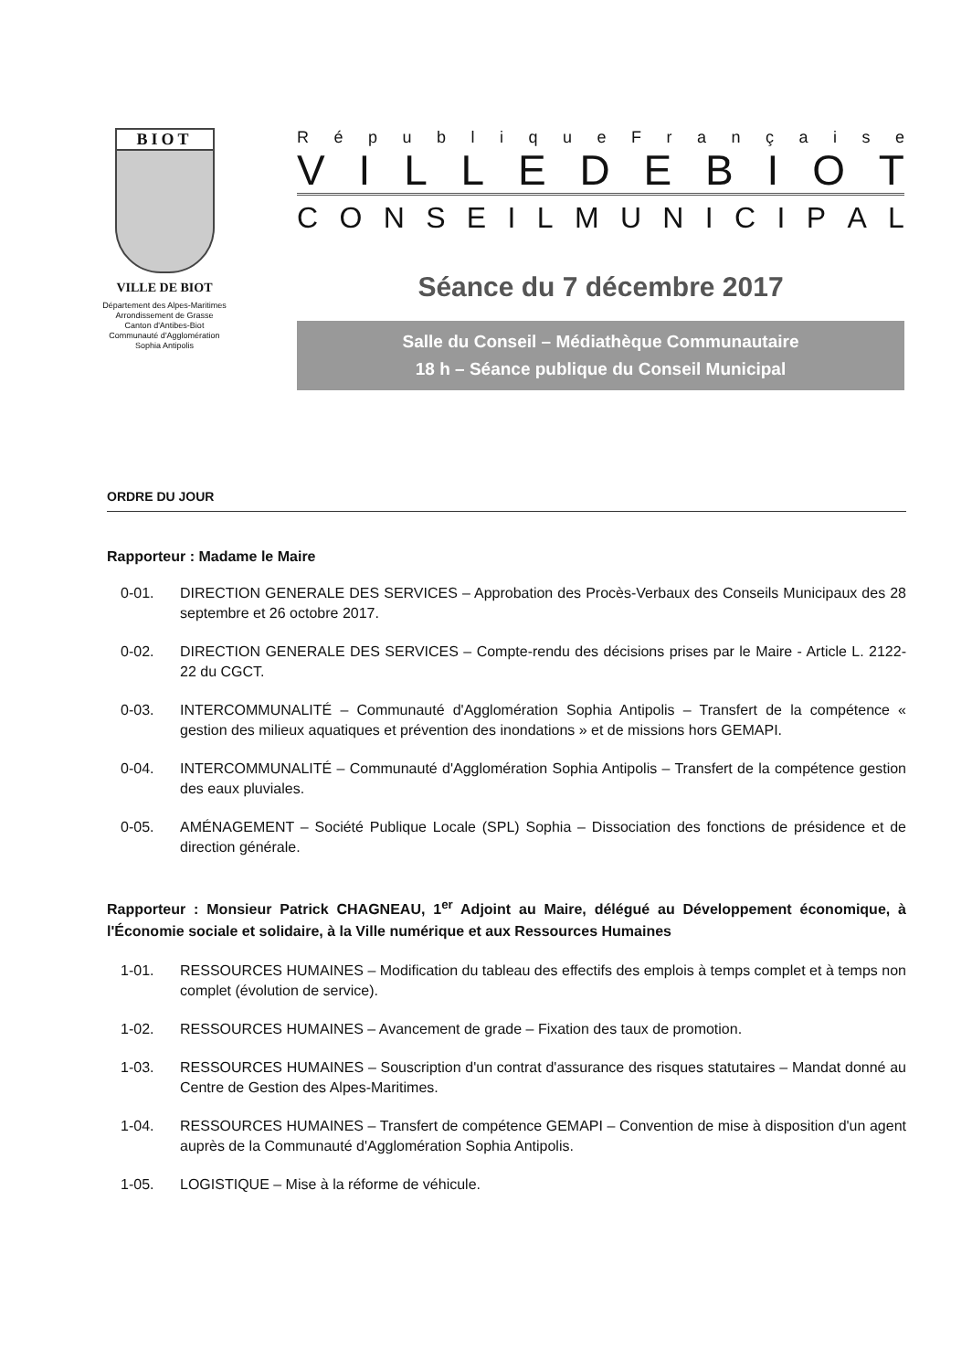BIOT
VILLE DE BIOT
Département des Alpes-Maritimes
Arrondissement de Grasse
Canton d'Antibes-Biot
Communauté d'Agglomération
Sophia Antipolis
République Française
VILLE DE BIOT
CONSEIL MUNICIPAL
Séance du 7 décembre 2017
Salle du Conseil – Médiathèque Communautaire
18 h – Séance publique du Conseil Municipal
ORDRE DU JOUR
Rapporteur : Madame le Maire
0-01. DIRECTION GENERALE DES SERVICES – Approbation des Procès-Verbaux des Conseils Municipaux des 28 septembre et 26 octobre 2017.
0-02. DIRECTION GENERALE DES SERVICES – Compte-rendu des décisions prises par le Maire - Article L. 2122-22 du CGCT.
0-03. INTERCOMMUNALITÉ – Communauté d'Agglomération Sophia Antipolis – Transfert de la compétence « gestion des milieux aquatiques et prévention des inondations » et de missions hors GEMAPI.
0-04. INTERCOMMUNALITÉ – Communauté d'Agglomération Sophia Antipolis – Transfert de la compétence gestion des eaux pluviales.
0-05. AMÉNAGEMENT – Société Publique Locale (SPL) Sophia – Dissociation des fonctions de présidence et de direction générale.
Rapporteur : Monsieur Patrick CHAGNEAU, 1<sup>er</sup> Adjoint au Maire, délégué au Développement économique, à l'Économie sociale et solidaire, à la Ville numérique et aux Ressources Humaines
1-01. RESSOURCES HUMAINES – Modification du tableau des effectifs des emplois à temps complet et à temps non complet (évolution de service).
1-02. RESSOURCES HUMAINES – Avancement de grade – Fixation des taux de promotion.
1-03. RESSOURCES HUMAINES – Souscription d'un contrat d'assurance des risques statutaires – Mandat donné au Centre de Gestion des Alpes-Maritimes.
1-04. RESSOURCES HUMAINES – Transfert de compétence GEMAPI – Convention de mise à disposition d'un agent auprès de la Communauté d'Agglomération Sophia Antipolis.
1-05. LOGISTIQUE – Mise à la réforme de véhicule.